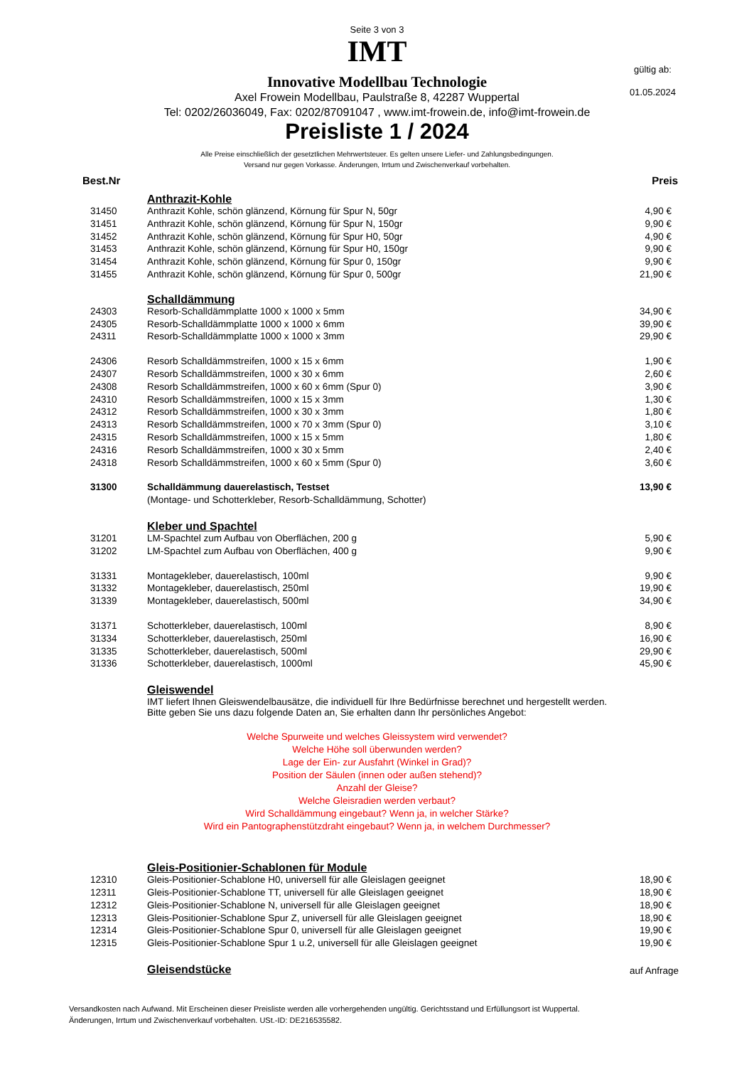Seite 3 von 3
IMT
Innovative Modellbau Technologie
Axel Frowein Modellbau, Paulstraße 8, 42287 Wuppertal
Tel: 0202/26036049, Fax: 0202/87091047 , www.imt-frowein.de, info@imt-frowein.de
Preisliste 1 / 2024
Alle Preise einschließlich der gesetztlichen Mehrwertsteuer. Es gelten unsere Liefer- und Zahlungsbedingungen.
Versand nur gegen Vorkasse. Änderungen, Irrtum und Zwischenverkauf vorbehalten.
gültig ab:
01.05.2024
| Best.Nr | | Preis |
| --- | --- | --- |
| | Anthrazit-Kohle | |
| 31450 | Anthrazit Kohle, schön glänzend, Körnung für Spur N, 50gr | 4,90 € |
| 31451 | Anthrazit Kohle, schön glänzend, Körnung für Spur N, 150gr | 9,90 € |
| 31452 | Anthrazit Kohle, schön glänzend, Körnung für Spur H0, 50gr | 4,90 € |
| 31453 | Anthrazit Kohle, schön glänzend, Körnung für Spur H0, 150gr | 9,90 € |
| 31454 | Anthrazit Kohle, schön glänzend, Körnung für Spur 0, 150gr | 9,90 € |
| 31455 | Anthrazit Kohle, schön glänzend, Körnung für Spur 0, 500gr | 21,90 € |
| | Schalldämmung | |
| 24303 | Resorb-Schalldämmplatte 1000 x 1000 x 5mm | 34,90 € |
| 24305 | Resorb-Schalldämmplatte 1000 x 1000 x 6mm | 39,90 € |
| 24311 | Resorb-Schalldämmplatte 1000 x 1000 x 3mm | 29,90 € |
| 24306 | Resorb Schalldämmstreifen, 1000 x 15 x 6mm | 1,90 € |
| 24307 | Resorb Schalldämmstreifen, 1000 x 30 x 6mm | 2,60 € |
| 24308 | Resorb Schalldämmstreifen, 1000 x 60 x 6mm (Spur 0) | 3,90 € |
| 24310 | Resorb Schalldämmstreifen, 1000 x 15 x 3mm | 1,30 € |
| 24312 | Resorb Schalldämmstreifen, 1000 x 30 x 3mm | 1,80 € |
| 24313 | Resorb Schalldämmstreifen, 1000 x 70 x 3mm (Spur 0) | 3,10 € |
| 24315 | Resorb Schalldämmstreifen, 1000 x 15 x 5mm | 1,80 € |
| 24316 | Resorb Schalldämmstreifen, 1000 x 30 x 5mm | 2,40 € |
| 24318 | Resorb Schalldämmstreifen, 1000 x 60 x 5mm (Spur 0) | 3,60 € |
| 31300 | Schalldämmung dauerelastisch, Testset | 13,90 € |
| | (Montage- und Schotterkleber, Resorb-Schalldämmung, Schotter) | |
| | Kleber und Spachtel | |
| 31201 | LM-Spachtel zum Aufbau von Oberflächen, 200 g | 5,90 € |
| 31202 | LM-Spachtel zum Aufbau von Oberflächen, 400 g | 9,90 € |
| 31331 | Montagekleber, dauerelastisch, 100ml | 9,90 € |
| 31332 | Montagekleber, dauerelastisch, 250ml | 19,90 € |
| 31339 | Montagekleber, dauerelastisch, 500ml | 34,90 € |
| 31371 | Schotterkleber, dauerelastisch, 100ml | 8,90 € |
| 31334 | Schotterkleber, dauerelastisch, 250ml | 16,90 € |
| 31335 | Schotterkleber, dauerelastisch, 500ml | 29,90 € |
| 31336 | Schotterkleber, dauerelastisch, 1000ml | 45,90 € |
| | Gleiswendel | |
| | IMT liefert Ihnen Gleiswendelbausätze, die individuell für Ihre Bedürfnisse berechnet und hergestellt werden. Bitte geben Sie uns dazu folgende Daten an, Sie erhalten dann Ihr persönliches Angebot: | |
Welche Spurweite und welches Gleissystem wird verwendet?
Welche Höhe soll überwunden werden?
Lage der Ein- zur Ausfahrt (Winkel in Grad)?
Position der Säulen (innen oder außen stehend)?
Anzahl der Gleise?
Welche Gleisradien werden verbaut?
Wird Schalldämmung eingebaut? Wenn ja, in welcher Stärke?
Wird ein Pantographenstützdraht eingebaut? Wenn ja, in welchem Durchmesser?
| | Gleis-Positionier-Schablonen für Module | |
| 12310 | Gleis-Positionier-Schablone H0, universell für alle Gleislagen geeignet | 18,90 € |
| 12311 | Gleis-Positionier-Schablone TT, universell für alle Gleislagen geeignet | 18,90 € |
| 12312 | Gleis-Positionier-Schablone N, universell für alle Gleislagen geeignet | 18,90 € |
| 12313 | Gleis-Positionier-Schablone Spur Z, universell für alle Gleislagen geeignet | 18,90 € |
| 12314 | Gleis-Positionier-Schablone Spur 0, universell für alle Gleislagen geeignet | 19,90 € |
| 12315 | Gleis-Positionier-Schablone Spur 1 u.2, universell für alle Gleislagen geeignet | 19,90 € |
| | Gleisendstücke | auf Anfrage |
Versandkosten nach Aufwand. Mit Erscheinen dieser Preisliste werden alle vorhergehenden ungültig. Gerichtsstand und Erfüllungsort ist Wuppertal.
Änderungen, Irrtum und Zwischenverkauf vorbehalten. USt.-ID: DE216535582.